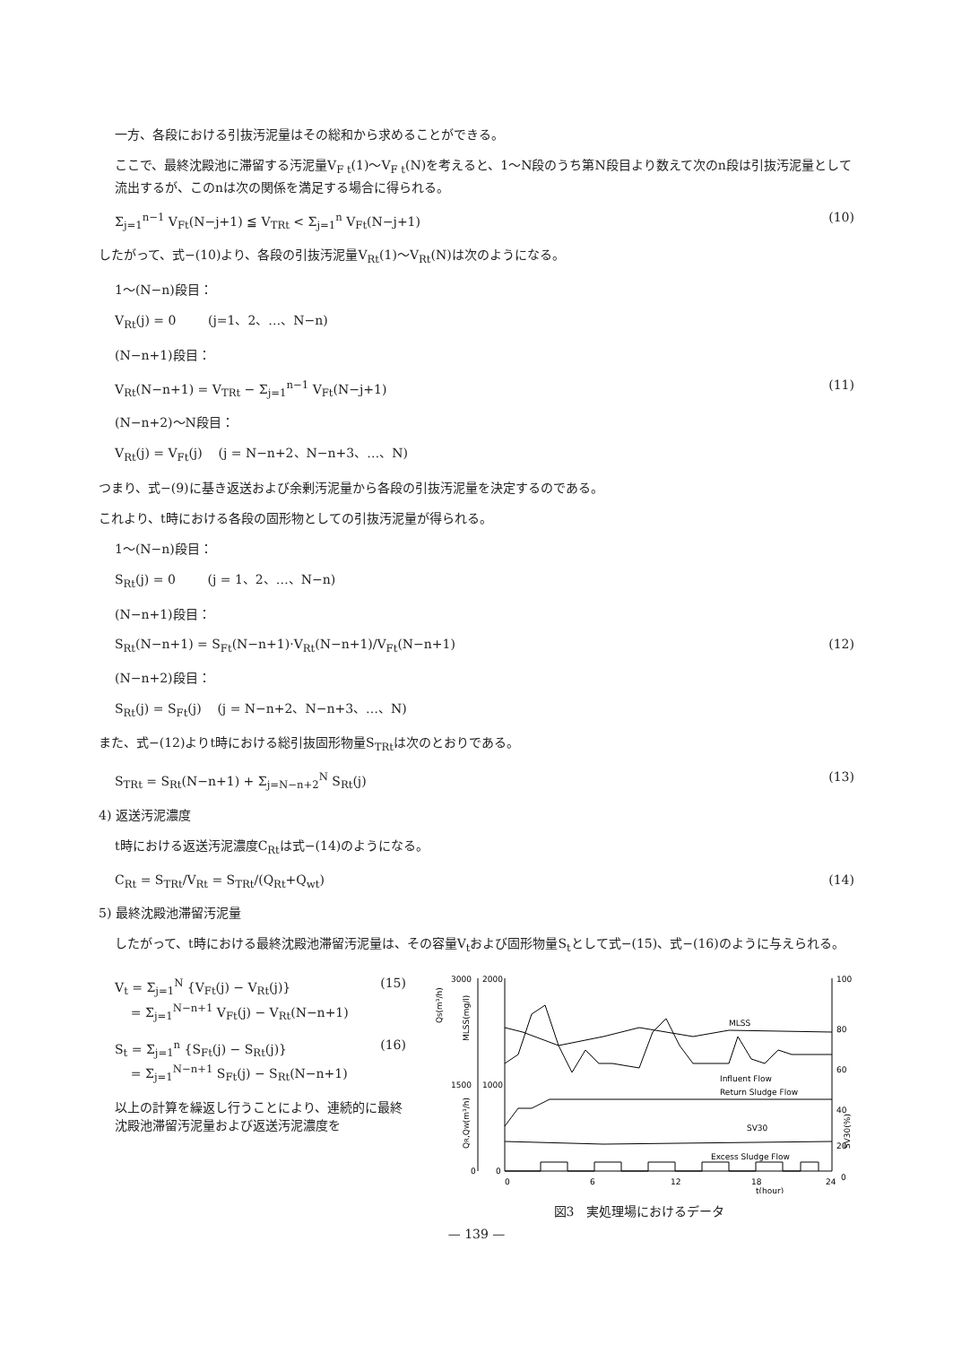一方、各段における引抜汚泥量はその総和から求めることができる。
ここで、最終沈殿池に滞留する汚泥量V<sub>F t</sub>(1)～V<sub>F t</sub>(N)を考えると、1～N段のうち第N段目より数えて次のn段は引抜汚泥量として流出するが、このnは次の関係を満足する場合に得られる。
Σ<sub>j=1</sub><sup>n−1</sup> V<sub>Ft</sub>(N−j+1) ≦ V<sub>TRt</sub> < Σ<sub>j=1</sub><sup>n</sup> V<sub>Ft</sub>(N−j+1) (10)
したがって、式−(10)より、各段の引抜汚泥量V<sub>Rt</sub>(1)～V<sub>Rt</sub>(N)は次のようになる。
1～(N−n)段目：
V<sub>Rt</sub>(j) = 0 (j=1、2、…、N−n)
(N−n+1)段目：
V<sub>Rt</sub>(N−n+1) = V<sub>TRt</sub> − Σ<sub>j=1</sub><sup>n−1</sup> V<sub>Ft</sub>(N−j+1) (11)
(N−n+2)～N段目：
V<sub>Rt</sub>(j) = V<sub>Ft</sub>(j) (j = N−n+2、N−n+3、…、N)
つまり、式−(9)に基き返送および余剰汚泥量から各段の引抜汚泥量を決定するのである。
これより、t時における各段の固形物としての引抜汚泥量が得られる。
1～(N−n)段目：
S<sub>Rt</sub>(j) = 0 (j = 1、2、…、N−n)
(N−n+1)段目：
S<sub>Rt</sub>(N−n+1) = S<sub>Ft</sub>(N−n+1)·V<sub>Rt</sub>(N−n+1)/V<sub>Ft</sub>(N−n+1) (12)
(N−n+2)段目：
S<sub>Rt</sub>(j) = S<sub>Ft</sub>(j) (j = N−n+2、N−n+3、…、N)
また、式−(12)よりt時における総引抜固形物量S<sub>TRt</sub>は次のとおりである。
S<sub>TRt</sub> = S<sub>Rt</sub>(N−n+1) + Σ<sub>j=N−n+2</sub><sup>N</sup> S<sub>Rt</sub>(j) (13)
4) 返送汚泥濃度
t時における返送汚泥濃度C<sub>Rt</sub>は式−(14)のようになる。
C<sub>Rt</sub> = S<sub>TRt</sub>/V<sub>Rt</sub> = S<sub>TRt</sub>/(Q<sub>Rt</sub>+Q<sub>wt</sub>) (14)
5) 最終沈殿池滞留汚泥量
したがって、t時における最終沈殿池滞留汚泥量は、その容量V<sub>t</sub>および固形物量S<sub>t</sub>として式−(15)、式−(16)のように与えられる。
V<sub>t</sub> = Σ<sub>j=1</sub><sup>N</sup> {V<sub>Ft</sub>(j) − V<sub>Rt</sub>(j)}
= Σ<sub>j=1</sub><sup>N−n+1</sup> V<sub>Ft</sub>(j) − V<sub>Rt</sub>(N−n+1) (15)
S<sub>t</sub> = Σ<sub>j=1</sub><sup>n</sup> {S<sub>Ft</sub>(j) − S<sub>Rt</sub>(j)}
= Σ<sub>j=1</sub><sup>N−n+1</sup> S<sub>Ft</sub>(j) − S<sub>Rt</sub>(N−n+1) (16)
以上の計算を繰返し行うことにより、連続的に最終沈殿池滞留汚泥量および返送汚泥濃度を
3000
2000
1500
1000
0
0
100
80
60
40
20
0
0
6
12
18
24
t(hour)
QS(m³/h)
MLSS(mg/l)
QR,QW(m³/h)
SV30(%)
MLSS
Influent Flow
Return Sludge Flow
SV30
Excess Sludge Flow
図3　実処理場におけるデータ
— 139 —